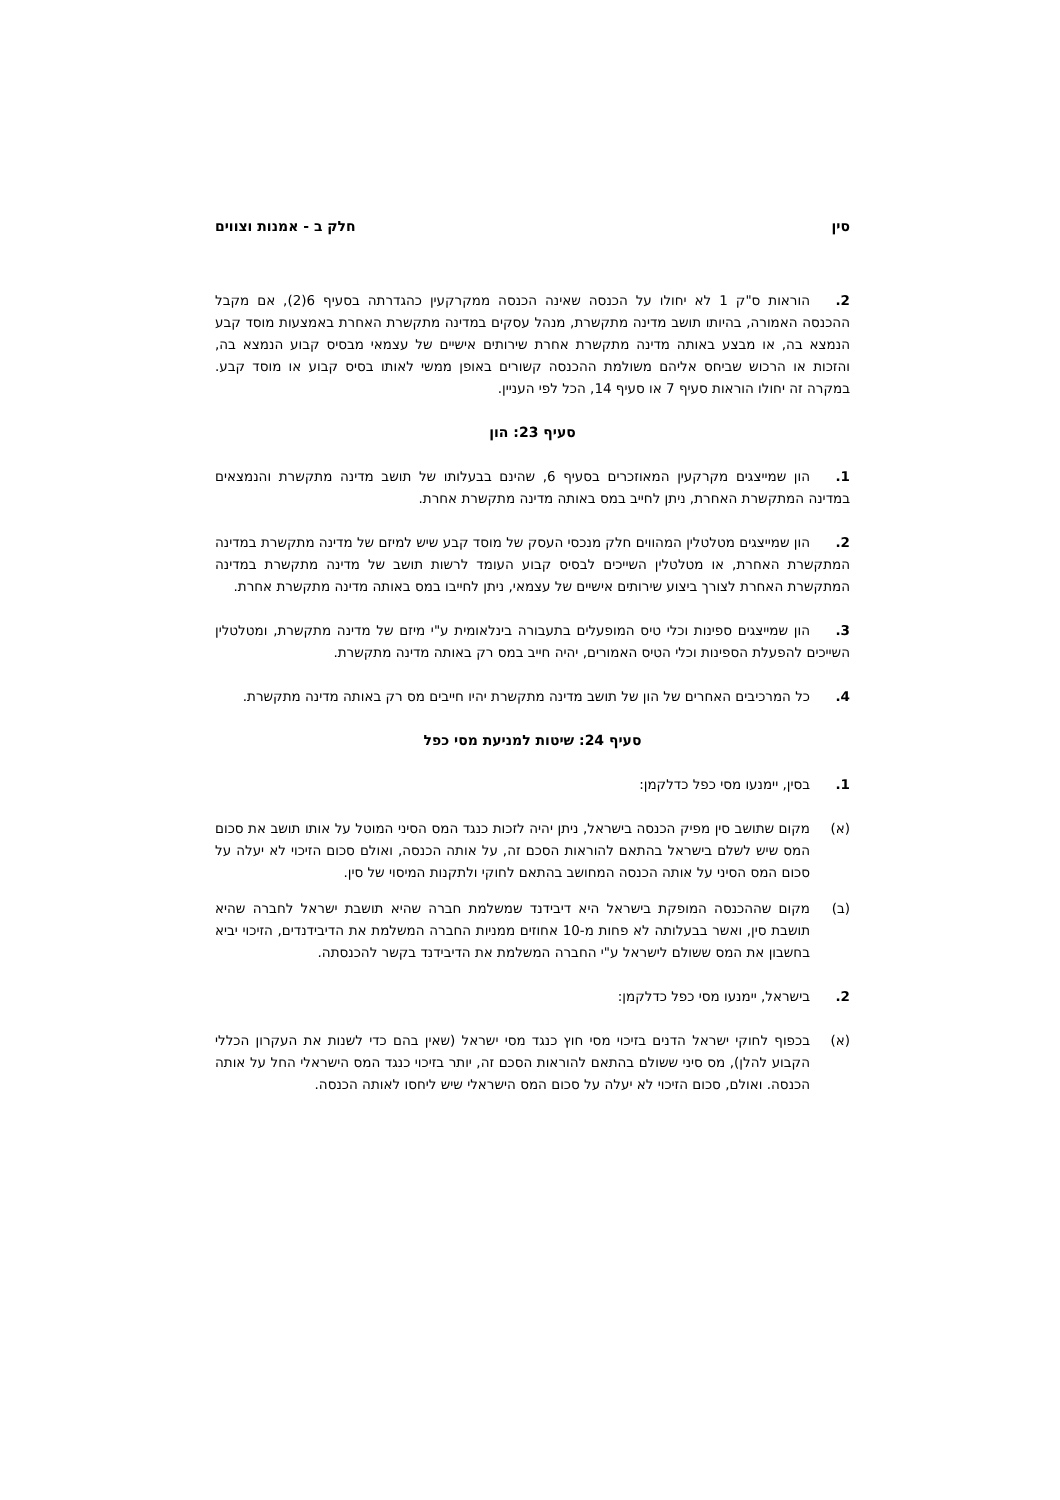סין חלק ב - אמנות וצווים
2. הוראות ס"ק 1 לא יחולו על הכנסה שאינה הכנסה ממקרקעין כהגדרתה בסעיף 6(2), אם מקבל ההכנסה האמורה, בהיותו תושב מדינה מתקשרת, מנהל עסקים במדינה מתקשרת האחרת באמצעות מוסד קבע הנמצא בה, או מבצע באותה מדינה מתקשרת אחרת שירותים אישיים של עצמאי מבסיס קבוע הנמצא בה, והזכות או הרכוש שביחס אליהם משולמת ההכנסה קשורים באופן ממשי לאותו בסיס קבוע או מוסד קבע. במקרה זה יחולו הוראות סעיף 7 או סעיף 14, הכל לפי העניין.
סעיף 23: הון
1. הון שמייצגים מקרקעין המאוזכרים בסעיף 6, שהינם בבעלותו של תושב מדינה מתקשרת והנמצאים במדינה המתקשרת האחרת, ניתן לחייב במס באותה מדינה מתקשרת אחרת.
2. הון שמייצגים מטלטלין המהווים חלק מנכסי העסק של מוסד קבע שיש למיזם של מדינה מתקשרת במדינה המתקשרת האחרת, או מטלטלין השייכים לבסיס קבוע העומד לרשות תושב של מדינה מתקשרת במדינה המתקשרת האחרת לצורך ביצוע שירותים אישיים של עצמאי, ניתן לחייבו במס באותה מדינה מתקשרת אחרת.
3. הון שמייצגים ספינות וכלי טיס המופעלים בתעבורה בינלאומית ע"י מיזם של מדינה מתקשרת, ומטלטלין השייכים להפעלת הספינות וכלי הטיס האמורים, יהיה חייב במס רק באותה מדינה מתקשרת.
4. כל המרכיבים האחרים של הון של תושב מדינה מתקשרת יהיו חייבים מס רק באותה מדינה מתקשרת.
סעיף 24: שיטות למניעת מסי כפל
1. בסין, יימנעו מסי כפל כדלקמן:
(א) מקום שתושב סין מפיק הכנסה בישראל, ניתן יהיה לזכות כנגד המס הסיני המוטל על אותו תושב את סכום המס שיש לשלם בישראל בהתאם להוראות הסכם זה, על אותה הכנסה, ואולם סכום הזיכוי לא יעלה על סכום המס הסיני על אותה הכנסה המחושב בהתאם לחוקי ולתקנות המיסוי של סין.
(ב) מקום שההכנסה המופקת בישראל היא דיבידנד שמשלמת חברה שהיא תושבת ישראל לחברה שהיא תושבת סין, ואשר בבעלותה לא פחות מ-10 אחוזים ממניות החברה המשלמת את הדיבידנדים, הזיכוי יביא בחשבון את המס ששולם לישראל ע"י החברה המשלמת את הדיבידנד בקשר להכנסתה.
2. בישראל, יימנעו מסי כפל כדלקמן:
(א) בכפוף לחוקי ישראל הדנים בזיכוי מסי חוץ כנגד מסי ישראל (שאין בהם כדי לשנות את העקרון הכללי הקבוע להלן), מס סיני ששולם בהתאם להוראות הסכם זה, יותר בזיכוי כנגד המס הישראלי החל על אותה הכנסה. ואולם, סכום הזיכוי לא יעלה על סכום המס הישראלי שיש ליחסו לאותה הכנסה.